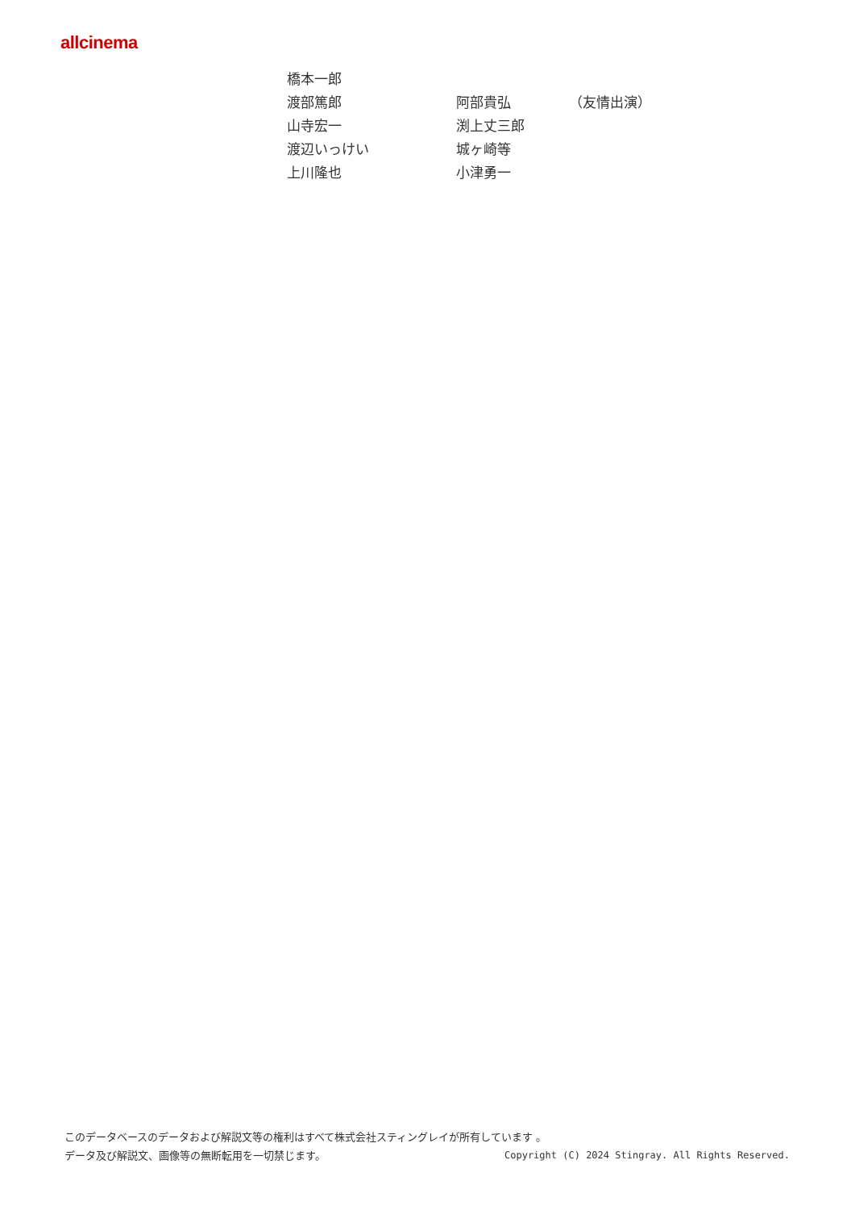allcinema
| 橋本一郎 | | |
| 渡部篤郎 | 阿部貴弘 | （友情出演） |
| 山寺宏一 | 渕上丈三郎 | |
| 渡辺いっけい | 城ヶ崎等 | |
| 上川隆也 | 小津勇一 | |
このデータベースのデータおよび解説文等の権利はすべて株式会社スティングレイが所有しています 。
データ及び解説文、画像等の無断転用を一切禁じます。 Copyright (C) 2024 Stingray. All Rights Reserved.